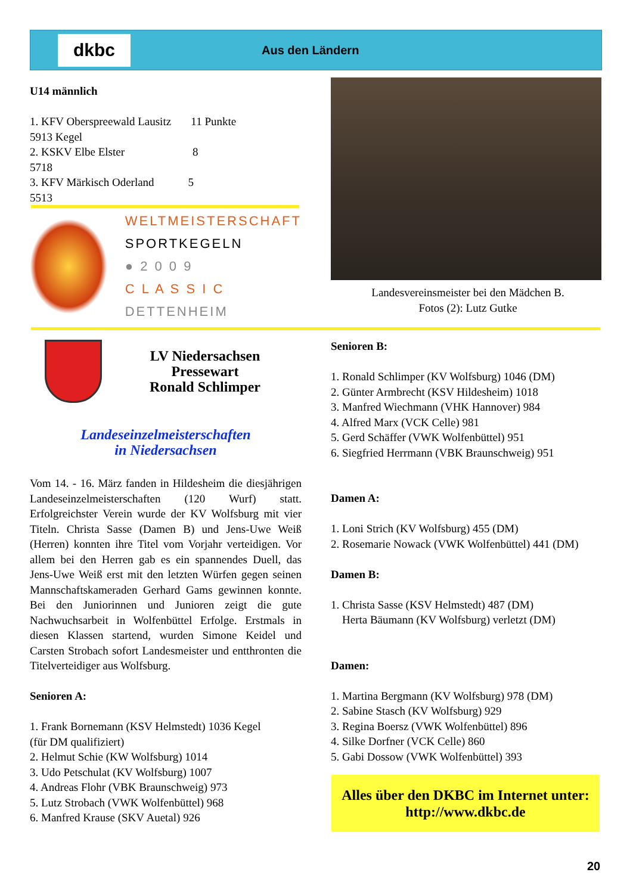dkbc
Aus den Ländern
U14 männlich
1. KFV Oberspreewald Lausitz 11 Punkte
5913 Kegel
2. KSKV Elbe Elster 8
5718
3. KFV Märkisch Oderland 5
5513
WELTMEISTERSCHAFT
SPORTKEGELN
● 2 0 0 9
C L A S S I C
DETTENHEIM
Landesvereinsmeister bei den Mädchen B.
Fotos (2): Lutz Gutke
LV Niedersachsen
Pressewart
Ronald Schlimper
Landeseinzelmeisterschaften
in Niedersachsen
Vom 14. - 16. März fanden in Hildesheim die diesjährigen Landeseinzelmeisterschaften (120 Wurf) statt. Erfolgreichster Verein wurde der KV Wolfsburg mit vier Titeln. Christa Sasse (Damen B) und Jens-Uwe Weiß (Herren) konnten ihre Titel vom Vorjahr verteidigen. Vor allem bei den Herren gab es ein spannendes Duell, das Jens-Uwe Weiß erst mit den letzten Würfen gegen seinen Mannschaftskameraden Gerhard Gams gewinnen konnte. Bei den Juniorinnen und Junioren zeigt die gute Nachwuchsarbeit in Wolfenbüttel Erfolge. Erstmals in diesen Klassen startend, wurden Simone Keidel und Carsten Strobach sofort Landesmeister und entthronten die Titelverteidiger aus Wolfsburg.
Senioren A:
1. Frank Bornemann (KSV Helmstedt) 1036 Kegel
(für DM qualifiziert)
2. Helmut Schie (KW Wolfsburg) 1014
3. Udo Petschulat (KV Wolfsburg) 1007
4. Andreas Flohr (VBK Braunschweig) 973
5. Lutz Strobach (VWK Wolfenbüttel) 968
6. Manfred Krause (SKV Auetal) 926
Senioren B:
1. Ronald Schlimper (KV Wolfsburg) 1046 (DM)
2. Günter Armbrecht (KSV Hildesheim) 1018
3. Manfred Wiechmann (VHK Hannover) 984
4. Alfred Marx (VCK Celle) 981
5. Gerd Schäffer (VWK Wolfenbüttel) 951
6. Siegfried Herrmann (VBK Braunschweig) 951
Damen A:
1. Loni Strich (KV Wolfsburg) 455 (DM)
2. Rosemarie Nowack (VWK Wolfenbüttel) 441 (DM)
Damen B:
1. Christa Sasse (KSV Helmstedt) 487 (DM)
Herta Bäumann (KV Wolfsburg) verletzt (DM)
Damen:
1. Martina Bergmann (KV Wolfsburg) 978 (DM)
2. Sabine Stasch (KV Wolfsburg) 929
3. Regina Boersz (VWK Wolfenbüttel) 896
4. Silke Dorfner (VCK Celle) 860
5. Gabi Dossow (VWK Wolfenbüttel) 393
Alles über den DKBC im Internet unter:
http://www.dkbc.de
20